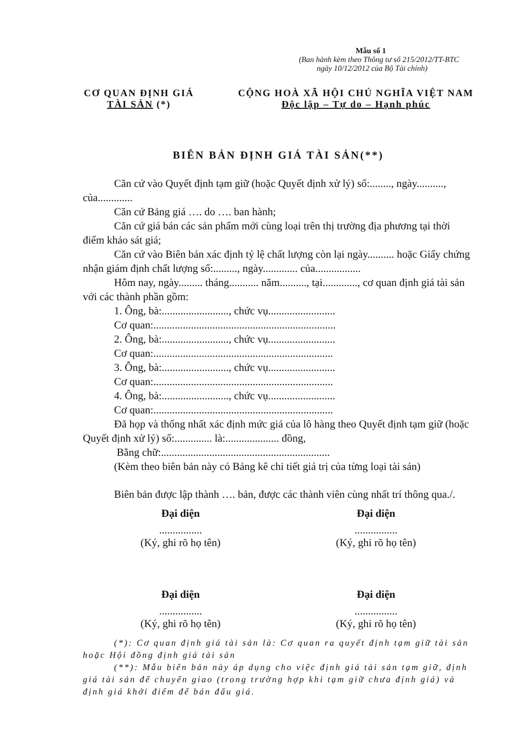Mẫu số 1
(Ban hành kèm theo Thông tư số 215/2012/TT-BTC
ngày 10/12/2012 của Bộ Tài chính)
CƠ QUAN ĐỊNH GIÁ
TÀI SẢN (*)
CỘNG HOÀ XÃ HỘI CHỦ NGHĨA VIỆT NAM
Độc lập – Tự do – Hạnh phúc
BIÊN BẢN ĐỊNH GIÁ TÀI SẢN(**)
Căn cứ vào Quyết định tạm giữ (hoặc Quyết định xử lý) số:........, ngày.........., của.............
Căn cứ Bảng giá …. do …. ban hành;
Căn cứ giá bán các sản phẩm mới cùng loại trên thị trường địa phương tại thời điểm khảo sát giá;
Căn cứ vào Biên bản xác định tỷ lệ chất lượng còn lại ngày.......... hoặc Giấy chứng nhận giám định chất lượng số:........., ngày............. của.................
Hôm nay, ngày......... tháng........... năm.........., tại............., cơ quan định giá tài sản với các thành phần gồm:
1. Ông, bà:........................., chức vụ.........................
Cơ quan:....................................................................
2. Ông, bà:........................., chức vụ.........................
Cơ quan:...................................................................
3. Ông, bà:........................., chức vụ.........................
Cơ quan:...................................................................
4. Ông, bà:........................., chức vụ.........................
Cơ quan:...................................................................
Đã họp và thống nhất xác định mức giá của lô hàng theo Quyết định tạm giữ (hoặc Quyết định xử lý) số:.............. là:.................... đồng,
Bằng chữ:...............................................................
(Kèm theo biên bản này có Bảng kê chi tiết giá trị của từng loại tài sản)
Biên bản được lập thành …. bản, được các thành viên cùng nhất trí thông qua./.
Đại diện................
(Ký, ghi rõ họ tên)
Đại diện................
(Ký, ghi rõ họ tên)
Đại diện................
(Ký, ghi rõ họ tên)
Đại diện................
(Ký, ghi rõ họ tên)
(*): Cơ quan định giá tài sản là: Cơ quan ra quyết định tạm giữ tài sản hoặc Hội đồng định giá tài sản
(**): Mẫu biên bản này áp dụng cho việc định giá tài sản tạm giữ, định giá tài sản để chuyển giao (trong trường hợp khi tạm giữ chưa định giá) và định giá khởi điểm để bán đấu giá.